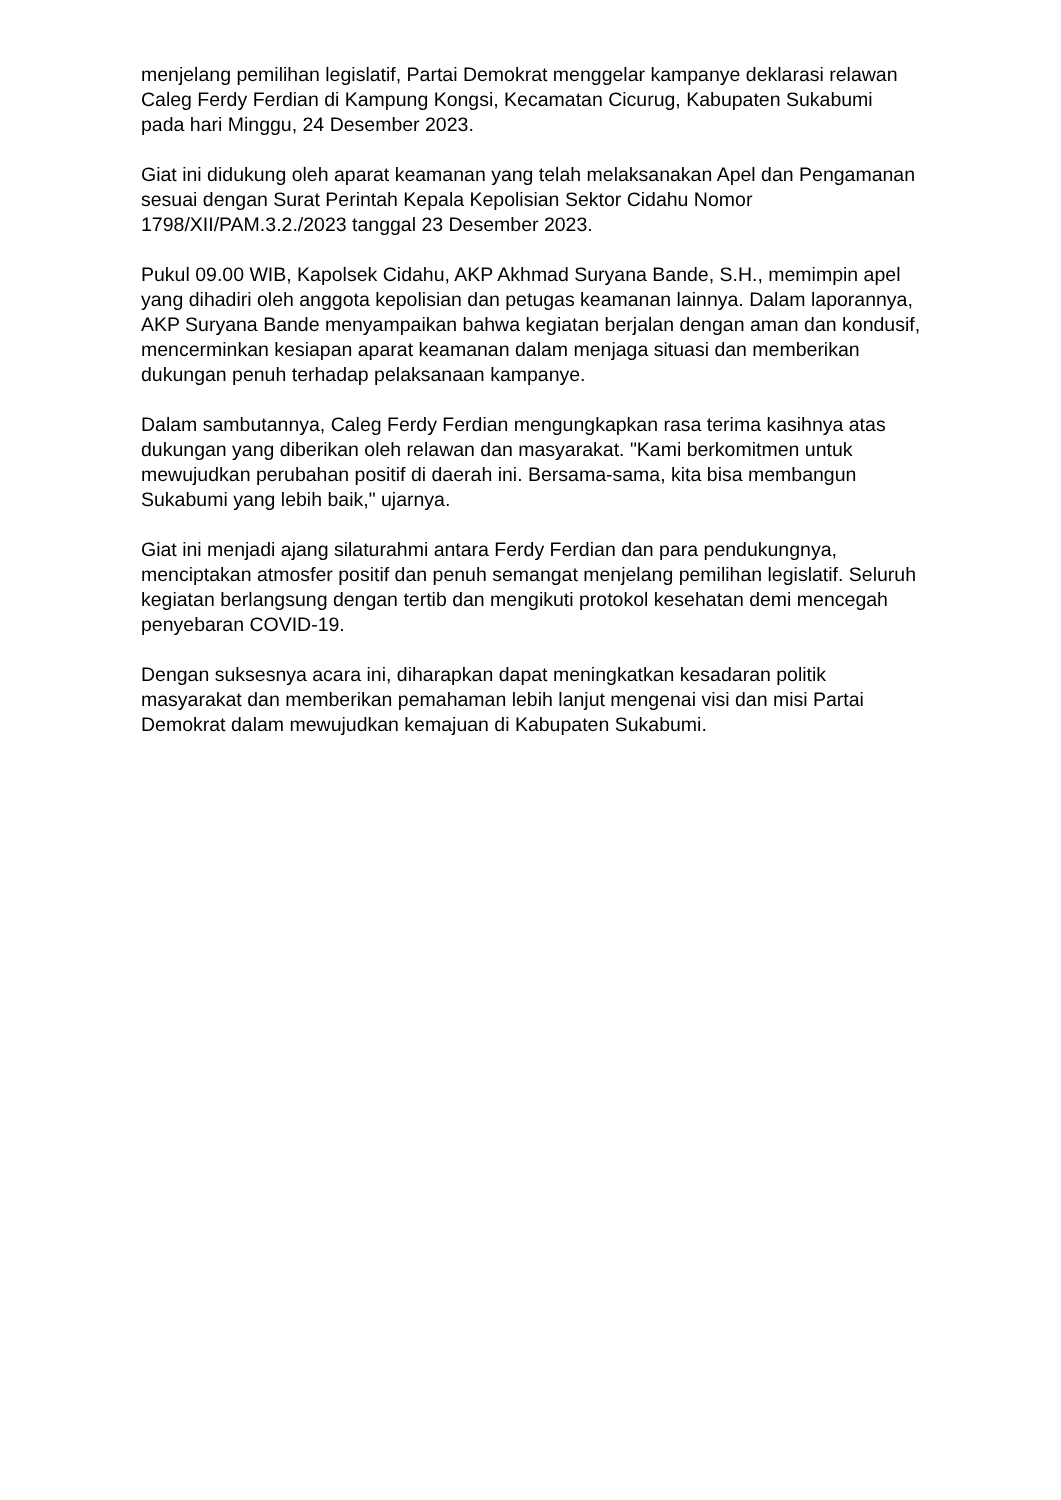menjelang pemilihan legislatif, Partai Demokrat menggelar kampanye deklarasi relawan Caleg Ferdy Ferdian di Kampung Kongsi, Kecamatan Cicurug, Kabupaten Sukabumi pada hari Minggu, 24 Desember 2023.
Giat ini didukung oleh aparat keamanan yang telah melaksanakan Apel dan Pengamanan sesuai dengan Surat Perintah Kepala Kepolisian Sektor Cidahu Nomor 1798/XII/PAM.3.2./2023 tanggal 23 Desember 2023.
Pukul 09.00 WIB, Kapolsek Cidahu, AKP Akhmad Suryana Bande, S.H., memimpin apel yang dihadiri oleh anggota kepolisian dan petugas keamanan lainnya. Dalam laporannya, AKP Suryana Bande menyampaikan bahwa kegiatan berjalan dengan aman dan kondusif, mencerminkan kesiapan aparat keamanan dalam menjaga situasi dan memberikan dukungan penuh terhadap pelaksanaan kampanye.
Dalam sambutannya, Caleg Ferdy Ferdian mengungkapkan rasa terima kasihnya atas dukungan yang diberikan oleh relawan dan masyarakat. "Kami berkomitmen untuk mewujudkan perubahan positif di daerah ini. Bersama-sama, kita bisa membangun Sukabumi yang lebih baik," ujarnya.
Giat ini menjadi ajang silaturahmi antara Ferdy Ferdian dan para pendukungnya, menciptakan atmosfer positif dan penuh semangat menjelang pemilihan legislatif. Seluruh kegiatan berlangsung dengan tertib dan mengikuti protokol kesehatan demi mencegah penyebaran COVID-19.
Dengan suksesnya acara ini, diharapkan dapat meningkatkan kesadaran politik masyarakat dan memberikan pemahaman lebih lanjut mengenai visi dan misi Partai Demokrat dalam mewujudkan kemajuan di Kabupaten Sukabumi.